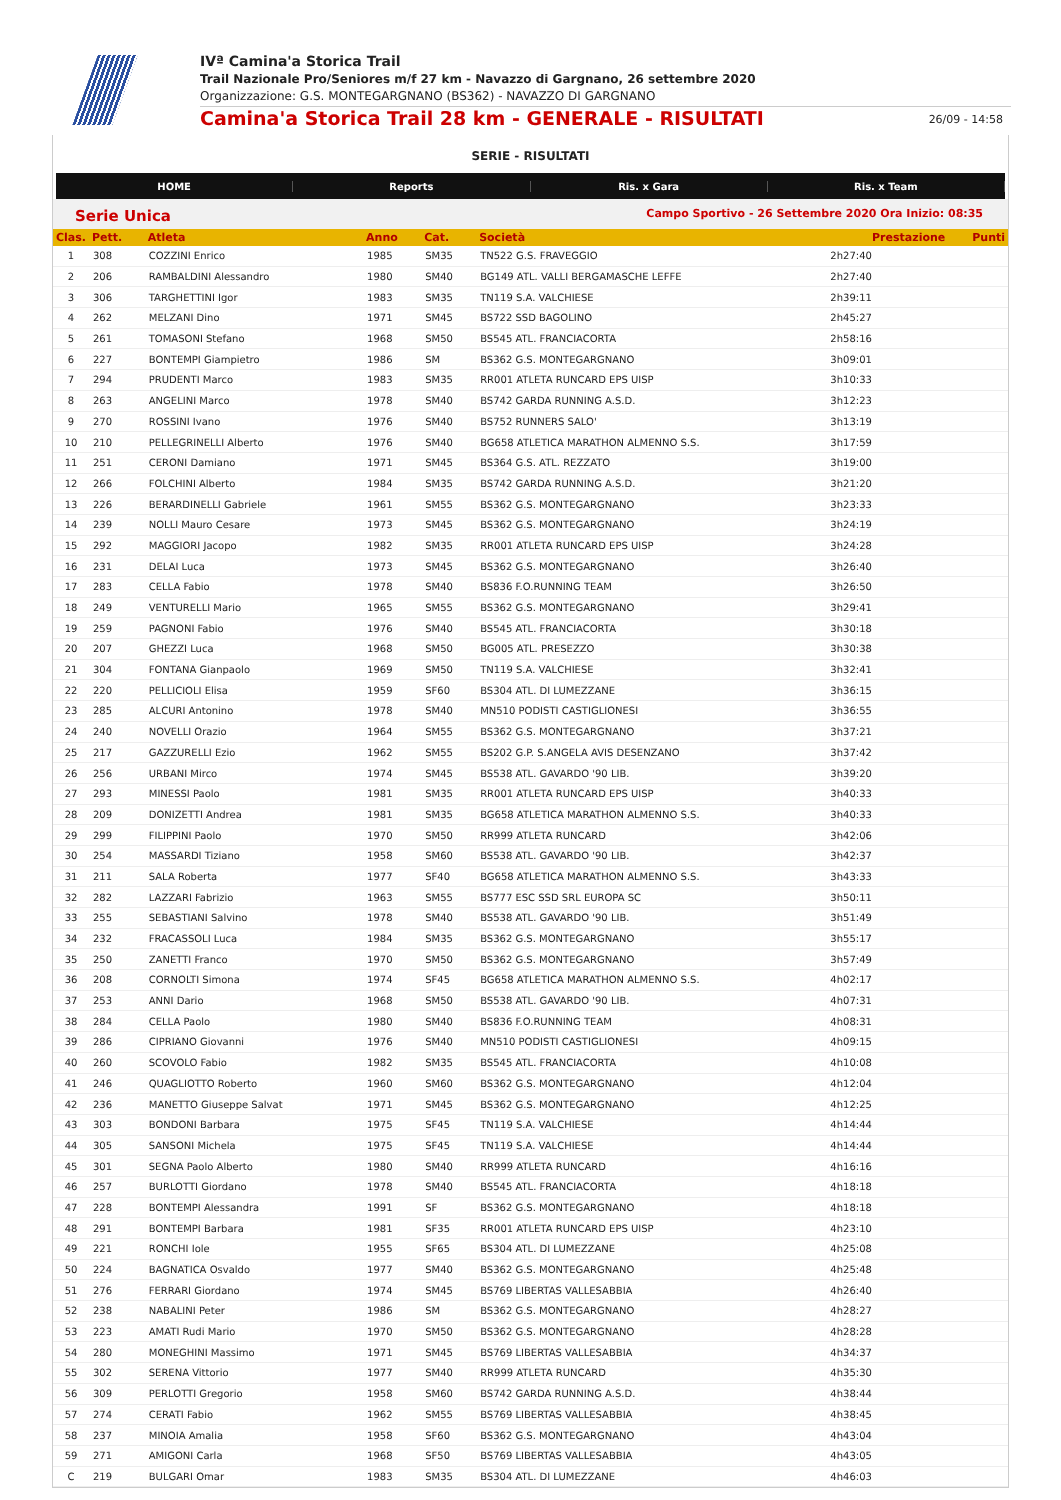IVª Camina'a Storica Trail
Trail Nazionale Pro/Seniores m/f 27 km - Navazzo di Gargnano, 26 settembre 2020
Organizzazione: G.S. MONTEGARGNANO (BS362) - NAVAZZO DI GARGNANO
Camina'a Storica Trail 28 km - GENERALE - RISULTATI 26/09 - 14:58
SERIE - RISULTATI
HOME Reports Ris. x Gara Ris. x Team
Serie Unica Campo Sportivo - 26 Settembre 2020 Ora Inizio: 08:35
| Clas. | Pett. | Atleta | Anno | Cat. | Società | Prestazione | Punti |
| --- | --- | --- | --- | --- | --- | --- | --- |
| 1 | 308 | COZZINI Enrico | 1985 | SM35 | TN522 G.S. FRAVEGGIO | 2h27:40 | |
| 2 | 206 | RAMBALDINI Alessandro | 1980 | SM40 | BG149 ATL. VALLI BERGAMASCHE LEFFE | 2h27:40 | |
| 3 | 306 | TARGHETTINI Igor | 1983 | SM35 | TN119 S.A. VALCHIESE | 2h39:11 | |
| 4 | 262 | MELZANI Dino | 1971 | SM45 | BS722 SSD BAGOLINO | 2h45:27 | |
| 5 | 261 | TOMASONI Stefano | 1968 | SM50 | BS545 ATL. FRANCIACORTA | 2h58:16 | |
| 6 | 227 | BONTEMPI Giampietro | 1986 | SM | BS362 G.S. MONTEGARGNANO | 3h09:01 | |
| 7 | 294 | PRUDENTI Marco | 1983 | SM35 | RR001 ATLETA RUNCARD EPS UISP | 3h10:33 | |
| 8 | 263 | ANGELINI Marco | 1978 | SM40 | BS742 GARDA RUNNING A.S.D. | 3h12:23 | |
| 9 | 270 | ROSSINI Ivano | 1976 | SM40 | BS752 RUNNERS SALO' | 3h13:19 | |
| 10 | 210 | PELLEGRINELLI Alberto | 1976 | SM40 | BG658 ATLETICA MARATHON ALMENNO S.S. | 3h17:59 | |
| 11 | 251 | CERONI Damiano | 1971 | SM45 | BS364 G.S. ATL. REZZATO | 3h19:00 | |
| 12 | 266 | FOLCHINI Alberto | 1984 | SM35 | BS742 GARDA RUNNING A.S.D. | 3h21:20 | |
| 13 | 226 | BERARDINELLI Gabriele | 1961 | SM55 | BS362 G.S. MONTEGARGNANO | 3h23:33 | |
| 14 | 239 | NOLLI Mauro Cesare | 1973 | SM45 | BS362 G.S. MONTEGARGNANO | 3h24:19 | |
| 15 | 292 | MAGGIORI Jacopo | 1982 | SM35 | RR001 ATLETA RUNCARD EPS UISP | 3h24:28 | |
| 16 | 231 | DELAI Luca | 1973 | SM45 | BS362 G.S. MONTEGARGNANO | 3h26:40 | |
| 17 | 283 | CELLA Fabio | 1978 | SM40 | BS836 F.O.RUNNING TEAM | 3h26:50 | |
| 18 | 249 | VENTURELLI Mario | 1965 | SM55 | BS362 G.S. MONTEGARGNANO | 3h29:41 | |
| 19 | 259 | PAGNONI Fabio | 1976 | SM40 | BS545 ATL. FRANCIACORTA | 3h30:18 | |
| 20 | 207 | GHEZZI Luca | 1968 | SM50 | BG005 ATL. PRESEZZO | 3h30:38 | |
| 21 | 304 | FONTANA Gianpaolo | 1969 | SM50 | TN119 S.A. VALCHIESE | 3h32:41 | |
| 22 | 220 | PELLICIOLI Elisa | 1959 | SF60 | BS304 ATL. DI LUMEZZANE | 3h36:15 | |
| 23 | 285 | ALCURI Antonino | 1978 | SM40 | MN510 PODISTI CASTIGLIONESI | 3h36:55 | |
| 24 | 240 | NOVELLI Orazio | 1964 | SM55 | BS362 G.S. MONTEGARGNANO | 3h37:21 | |
| 25 | 217 | GAZZURELLI Ezio | 1962 | SM55 | BS202 G.P. S.ANGELA AVIS DESENZANO | 3h37:42 | |
| 26 | 256 | URBANI Mirco | 1974 | SM45 | BS538 ATL. GAVARDO '90 LIB. | 3h39:20 | |
| 27 | 293 | MINESSI Paolo | 1981 | SM35 | RR001 ATLETA RUNCARD EPS UISP | 3h40:33 | |
| 28 | 209 | DONIZETTI Andrea | 1981 | SM35 | BG658 ATLETICA MARATHON ALMENNO S.S. | 3h40:33 | |
| 29 | 299 | FILIPPINI Paolo | 1970 | SM50 | RR999 ATLETA RUNCARD | 3h42:06 | |
| 30 | 254 | MASSARDI Tiziano | 1958 | SM60 | BS538 ATL. GAVARDO '90 LIB. | 3h42:37 | |
| 31 | 211 | SALA Roberta | 1977 | SF40 | BG658 ATLETICA MARATHON ALMENNO S.S. | 3h43:33 | |
| 32 | 282 | LAZZARI Fabrizio | 1963 | SM55 | BS777 ESC SSD SRL EUROPA SC | 3h50:11 | |
| 33 | 255 | SEBASTIANI Salvino | 1978 | SM40 | BS538 ATL. GAVARDO '90 LIB. | 3h51:49 | |
| 34 | 232 | FRACASSOLI Luca | 1984 | SM35 | BS362 G.S. MONTEGARGNANO | 3h55:17 | |
| 35 | 250 | ZANETTI Franco | 1970 | SM50 | BS362 G.S. MONTEGARGNANO | 3h57:49 | |
| 36 | 208 | CORNOLTI Simona | 1974 | SF45 | BG658 ATLETICA MARATHON ALMENNO S.S. | 4h02:17 | |
| 37 | 253 | ANNI Dario | 1968 | SM50 | BS538 ATL. GAVARDO '90 LIB. | 4h07:31 | |
| 38 | 284 | CELLA Paolo | 1980 | SM40 | BS836 F.O.RUNNING TEAM | 4h08:31 | |
| 39 | 286 | CIPRIANO Giovanni | 1976 | SM40 | MN510 PODISTI CASTIGLIONESI | 4h09:15 | |
| 40 | 260 | SCOVOLO Fabio | 1982 | SM35 | BS545 ATL. FRANCIACORTA | 4h10:08 | |
| 41 | 246 | QUAGLIOTTO Roberto | 1960 | SM60 | BS362 G.S. MONTEGARGNANO | 4h12:04 | |
| 42 | 236 | MANETTO Giuseppe Salvat | 1971 | SM45 | BS362 G.S. MONTEGARGNANO | 4h12:25 | |
| 43 | 303 | BONDONI Barbara | 1975 | SF45 | TN119 S.A. VALCHIESE | 4h14:44 | |
| 44 | 305 | SANSONI Michela | 1975 | SF45 | TN119 S.A. VALCHIESE | 4h14:44 | |
| 45 | 301 | SEGNA Paolo Alberto | 1980 | SM40 | RR999 ATLETA RUNCARD | 4h16:16 | |
| 46 | 257 | BURLOTTI Giordano | 1978 | SM40 | BS545 ATL. FRANCIACORTA | 4h18:18 | |
| 47 | 228 | BONTEMPI Alessandra | 1991 | SF | BS362 G.S. MONTEGARGNANO | 4h18:18 | |
| 48 | 291 | BONTEMPI Barbara | 1981 | SF35 | RR001 ATLETA RUNCARD EPS UISP | 4h23:10 | |
| 49 | 221 | RONCHI Iole | 1955 | SF65 | BS304 ATL. DI LUMEZZANE | 4h25:08 | |
| 50 | 224 | BAGNATICA Osvaldo | 1977 | SM40 | BS362 G.S. MONTEGARGNANO | 4h25:48 | |
| 51 | 276 | FERRARI Giordano | 1974 | SM45 | BS769 LIBERTAS VALLESABBIA | 4h26:40 | |
| 52 | 238 | NABALINI Peter | 1986 | SM | BS362 G.S. MONTEGARGNANO | 4h28:27 | |
| 53 | 223 | AMATI Rudi Mario | 1970 | SM50 | BS362 G.S. MONTEGARGNANO | 4h28:28 | |
| 54 | 280 | MONEGHINI Massimo | 1971 | SM45 | BS769 LIBERTAS VALLESABBIA | 4h34:37 | |
| 55 | 302 | SERENA Vittorio | 1977 | SM40 | RR999 ATLETA RUNCARD | 4h35:30 | |
| 56 | 309 | PERLOTTI Gregorio | 1958 | SM60 | BS742 GARDA RUNNING A.S.D. | 4h38:44 | |
| 57 | 274 | CERATI Fabio | 1962 | SM55 | BS769 LIBERTAS VALLESABBIA | 4h38:45 | |
| 58 | 237 | MINOIA Amalia | 1958 | SF60 | BS362 G.S. MONTEGARGNANO | 4h43:04 | |
| 59 | 271 | AMIGONI Carla | 1968 | SF50 | BS769 LIBERTAS VALLESABBIA | 4h43:05 | |
| C | 219 | BULGARI Omar | 1983 | SM35 | BS304 ATL. DI LUMEZZANE | 4h46:03 | |